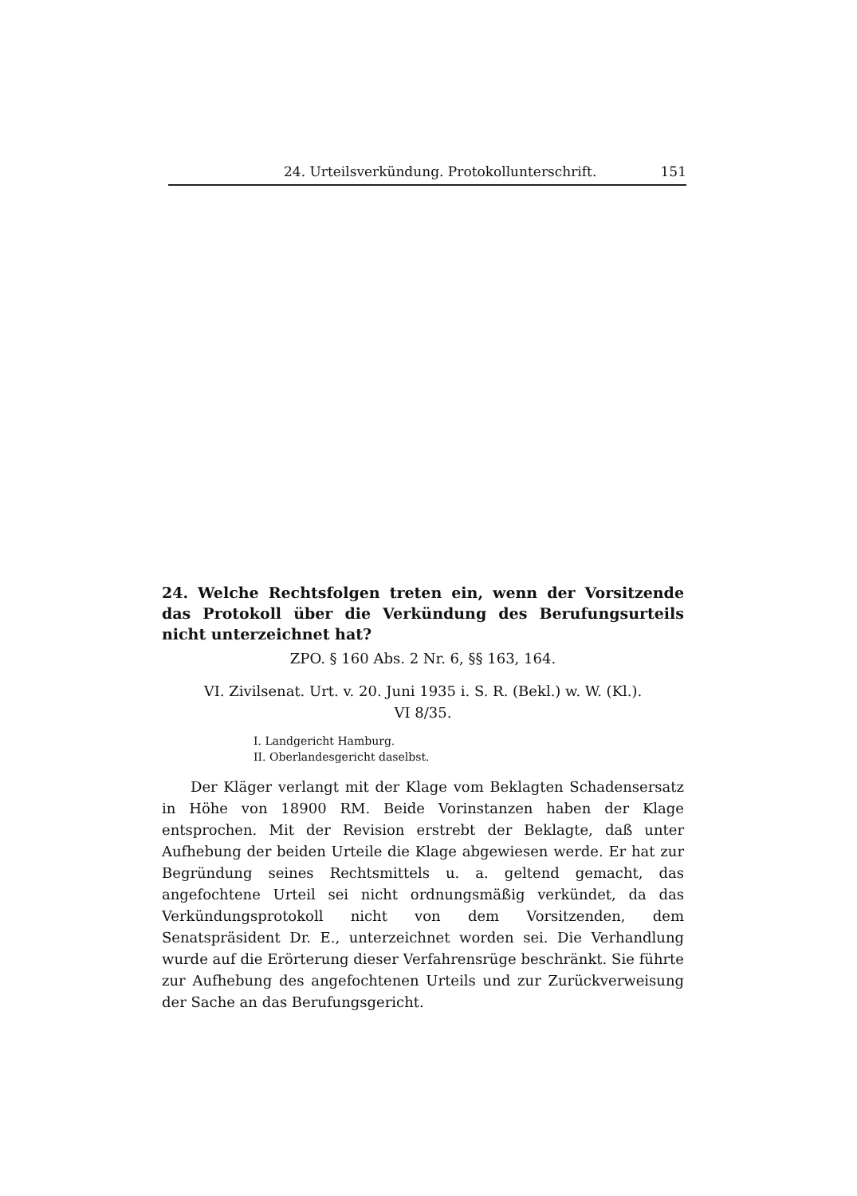24. Urteilsverkündung. Protokollunterschrift. 151
24. Welche Rechtsfolgen treten ein, wenn der Vorsitzende das Protokoll über die Verkündung des Berufungsurteils nicht unterzeichnet hat?
ZPO. § 160 Abs. 2 Nr. 6, §§ 163, 164.
VI. Zivilsenat. Urt. v. 20. Juni 1935 i. S. R. (Bekl.) w. W. (Kl.).
VI 8/35.
I. Landgericht Hamburg.
II. Oberlandesgericht daselbst.
Der Kläger verlangt mit der Klage vom Beklagten Schadensersatz in Höhe von 18900 RM. Beide Vorinstanzen haben der Klage entsprochen. Mit der Revision erstrebt der Beklagte, daß unter Aufhebung der beiden Urteile die Klage abgewiesen werde. Er hat zur Begründung seines Rechtsmittels u. a. geltend gemacht, das angefochtene Urteil sei nicht ordnungsmäßig verkündet, da das Verkündungsprotokoll nicht von dem Vorsitzenden, dem Senatspräsident Dr. E., unterzeichnet worden sei. Die Verhandlung wurde auf die Erörterung dieser Verfahrensrüge beschränkt. Sie führte zur Aufhebung des angefochtenen Urteils und zur Zurückverweisung der Sache an das Berufungsgericht.